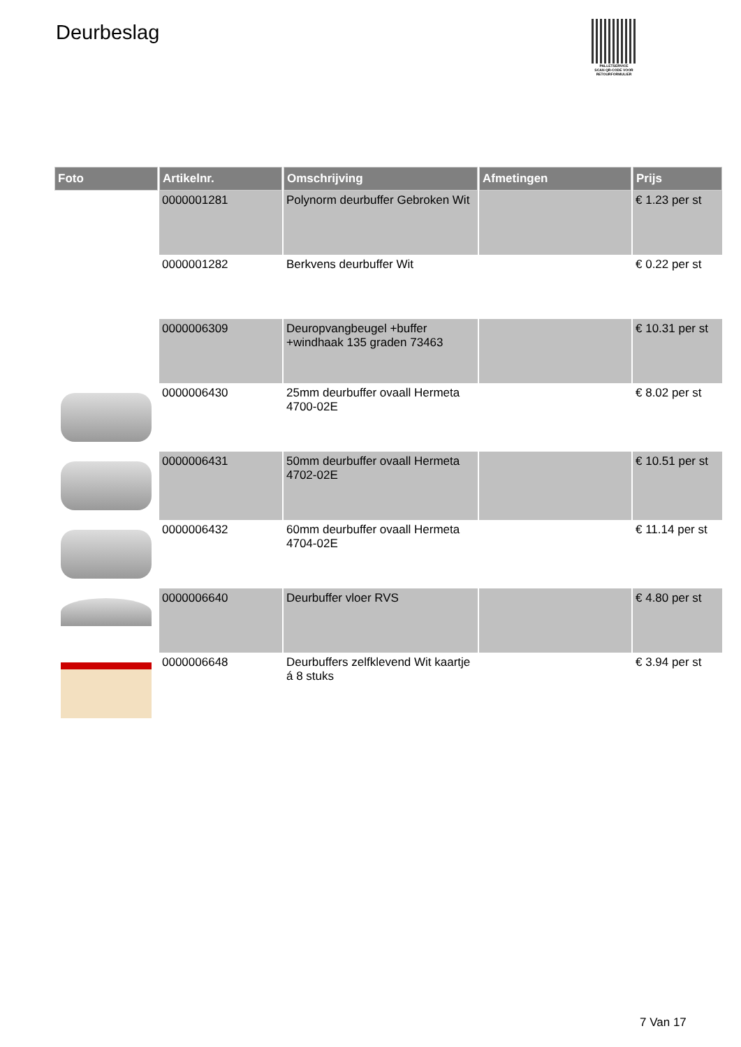Deurbeslag
PALLETSERVICE
SCAN QR-CODE VOOR RETOURFORMULIER
| Foto | Artikelnr. | Omschrijving | Afmetingen | Prijs |
| --- | --- | --- | --- | --- |
| | 0000001281 | Polynorm deurbuffer Gebroken Wit | | € 1.23 per st |
| | 0000001282 | Berkvens deurbuffer Wit | | € 0.22 per st |
| | 0000006309 | Deuropvangbeugel +buffer +windhaak 135 graden 73463 | | € 10.31 per st |
| | 0000006430 | 25mm deurbuffer ovaall Hermeta 4700-02E | | € 8.02 per st |
| | 0000006431 | 50mm deurbuffer ovaall Hermeta 4702-02E | | € 10.51 per st |
| | 0000006432 | 60mm deurbuffer ovaall Hermeta 4704-02E | | € 11.14 per st |
| | 0000006640 | Deurbuffer vloer RVS | | € 4.80 per st |
| | 0000006648 | Deurbuffers zelfklevend Wit kaartje á 8 stuks | | € 3.94 per st |
7 Van 17